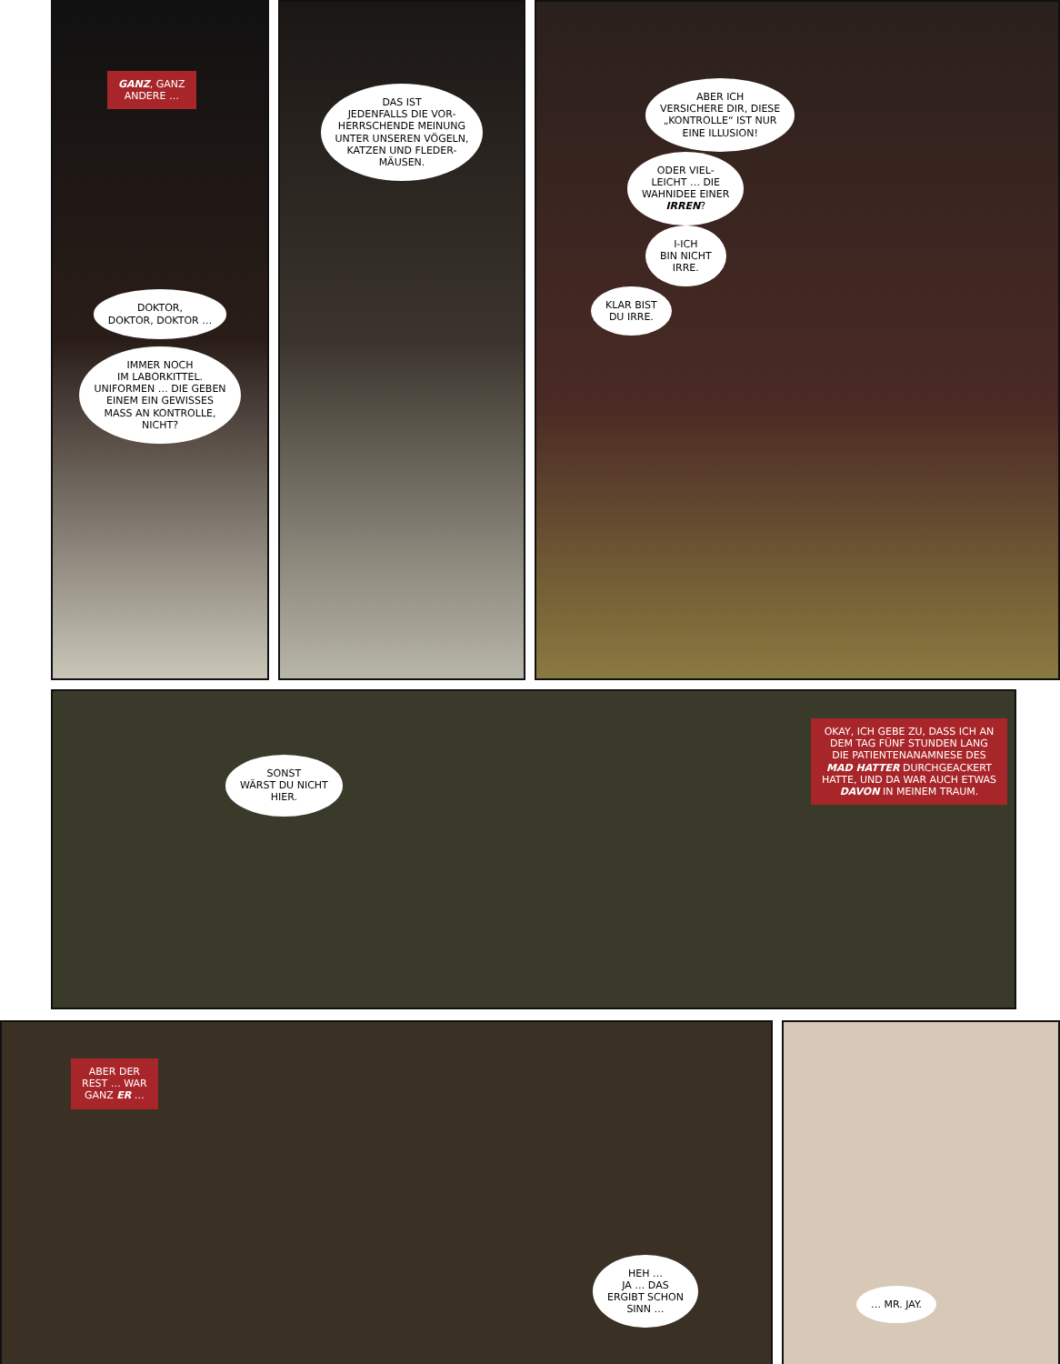GANZ, GANZ
ANDERE …
DOKTOR,
DOKTOR, DOKTOR …
IMMER NOCH
IM LABORKITTEL.
UNIFORMEN … DIE GEBEN
EINEM EIN GEWISSES
MASS AN KONTROLLE,
NICHT?
DAS IST
JEDENFALLS DIE VOR-
HERRSCHENDE MEINUNG
UNTER UNSEREN VÖGELN,
KATZEN UND FLEDER-
MÄUSEN.
ABER ICH
VERSICHERE DIR, DIESE
„KONTROLLE“ IST NUR
EINE ILLUSION!
ODER VIEL-
LEICHT … DIE
WAHNIDEE EINER
IRREN?
I-ICH
BIN NICHT
IRRE.
KLAR BIST
DU IRRE.
SONST
WÄRST DU NICHT
HIER.
OKAY, ICH GEBE ZU, DASS ICH AN
DEM TAG FÜNF STUNDEN LANG
DIE PATIENTENANAMNESE DES
MAD HATTER DURCHGEACKERT
HATTE, UND DA WAR AUCH ETWAS
DAVON IN MEINEM TRAUM.
ABER DER
REST … WAR
GANZ ER …
HEH …
JA … DAS
ERGIBT SCHON
SINN …
… MR. JAY.